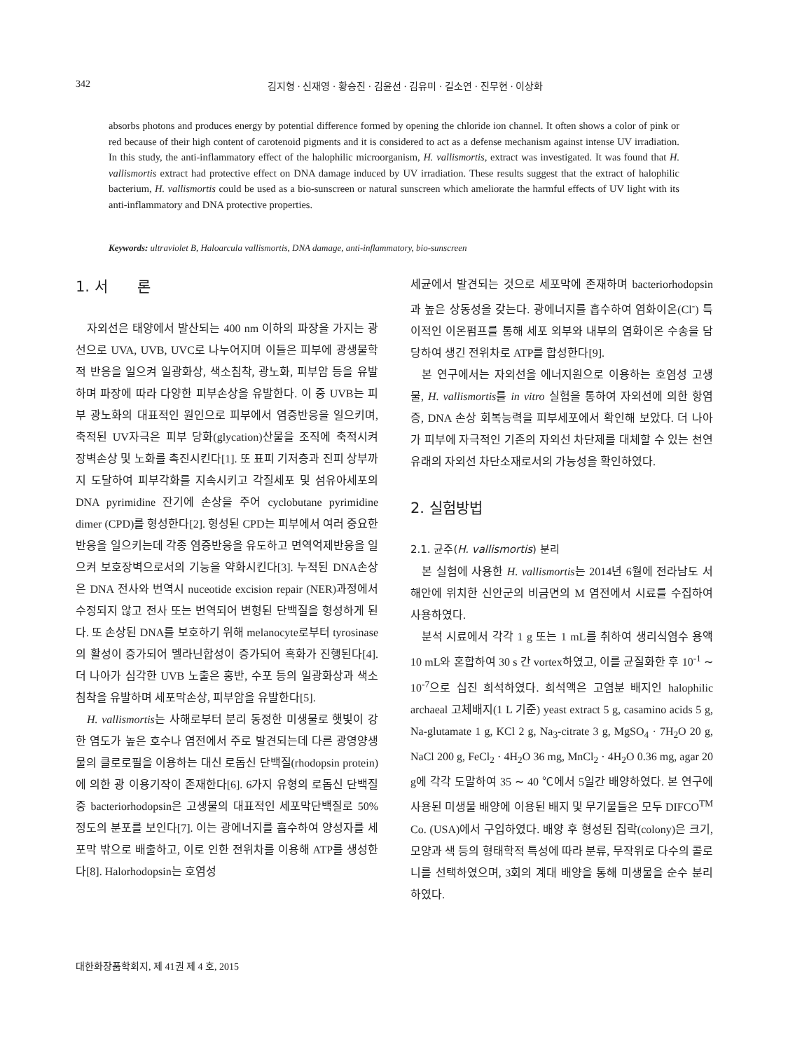342
김지형 · 신재영 · 황승진 · 김윤선 · 김유미 · 길소연 · 진무현 · 이상화
absorbs photons and produces energy by potential difference formed by opening the chloride ion channel. It often shows a color of pink or red because of their high content of carotenoid pigments and it is considered to act as a defense mechanism against intense UV irradiation. In this study, the anti-inflammatory effect of the halophilic microorganism, H. vallismortis, extract was investigated. It was found that H. vallismortis extract had protective effect on DNA damage induced by UV irradiation. These results suggest that the extract of halophilic bacterium, H. vallismortis could be used as a bio-sunscreen or natural sunscreen which ameliorate the harmful effects of UV light with its anti-inflammatory and DNA protective properties.
Keywords: ultraviolet B, Haloarcula vallismortis, DNA damage, anti-inflammatory, bio-sunscreen
1. 서　　론
자외선은 태양에서 발산되는 400 nm 이하의 파장을 가지는 광선으로 UVA, UVB, UVC로 나누어지며 이들은 피부에 광생물학적 반응을 일으켜 일광화상, 색소침착, 광노화, 피부암 등을 유발하며 파장에 따라 다양한 피부손상을 유발한다. 이 중 UVB는 피부 광노화의 대표적인 원인으로 피부에서 염증반응을 일으키며, 축적된 UV자극은 피부 당화(glycation)산물을 조직에 축적시켜 장벽손상 및 노화를 촉진시킨다[1]. 또 표피 기저층과 진피 상부까지 도달하여 피부각화를 지속시키고 각질세포 및 섬유아세포의 DNA pyrimidine 잔기에 손상을 주어 cyclobutane pyrimidine dimer (CPD)를 형성한다[2]. 형성된 CPD는 피부에서 여러 중요한 반응을 일으키는데 각종 염증반응을 유도하고 면역억제반응을 일으켜 보호장벽으로서의 기능을 약화시킨다[3]. 누적된 DNA손상은 DNA 전사와 번역시 nuceotide excision repair (NER)과정에서 수정되지 않고 전사 또는 번역되어 변형된 단백질을 형성하게 된다. 또 손상된 DNA를 보호하기 위해 melanocyte로부터 tyrosinase의 활성이 증가되어 멜라닌합성이 증가되어 흑화가 진행된다[4]. 더 나아가 심각한 UVB 노출은 홍반, 수포 등의 일광화상과 색소 침착을 유발하며 세포막손상, 피부암을 유발한다[5].
H. vallismortis는 사해로부터 분리 동정한 미생물로 햇빛이 강한 염도가 높은 호수나 염전에서 주로 발견되는데 다른 광영양생물의 클로로필을 이용하는 대신 로돕신 단백질(rhodopsin protein)에 의한 광 이용기작이 존재한다[6]. 6가지 유형의 로돕신 단백질 중 bacteriorhodopsin은 고생물의 대표적인 세포막단백질로 50% 정도의 분포를 보인다[7]. 이는 광에너지를 흡수하여 양성자를 세포막 밖으로 배출하고, 이로 인한 전위차를 이용해 ATP를 생성한다[8]. Halorhodopsin는 호염성
세균에서 발견되는 것으로 세포막에 존재하며 bacteriorhodopsin과 높은 상동성을 갖는다. 광에너지를 흡수하여 염화이온(Cl<sup>-</sup>) 특이적인 이온펌프를 통해 세포 외부와 내부의 염화이온 수송을 담당하여 생긴 전위차로 ATP를 합성한다[9].
본 연구에서는 자외선을 에너지원으로 이용하는 호염성 고생물, H. vallismortis를 in vitro 실험을 통하여 자외선에 의한 항염증, DNA 손상 회복능력을 피부세포에서 확인해 보았다. 더 나아가 피부에 자극적인 기존의 자외선 차단제를 대체할 수 있는 천연유래의 자외선 차단소재로서의 가능성을 확인하였다.
2. 실험방법
2.1. 균주(H. vallismortis) 분리
본 실험에 사용한 H. vallismortis는 2014년 6월에 전라남도 서해안에 위치한 신안군의 비금면의 M 염전에서 시료를 수집하여 사용하였다.
분석 시료에서 각각 1 g 또는 1 mL를 취하여 생리식염수 용액 10 mL와 혼합하여 30 s 간 vortex하였고, 이를 균질화한 후 10<sup>-1</sup> ∼ 10<sup>-7</sup>으로 십진 희석하였다. 희석액은 고염분 배지인 halophilic archaeal 고체배지(1 L 기준) yeast extract 5 g, casamino acids 5 g, Na-glutamate 1 g, KCl 2 g, Na<sub>3</sub>-citrate 3 g, MgSO<sub>4</sub> · 7H<sub>2</sub>O 20 g, NaCl 200 g, FeCl<sub>2</sub> · 4H<sub>2</sub>O 36 mg, MnCl<sub>2</sub> · 4H<sub>2</sub>O 0.36 mg, agar 20 g에 각각 도말하여 35 ∼ 40 ℃에서 5일간 배양하였다. 본 연구에 사용된 미생물 배양에 이용된 배지 및 무기물들은 모두 DIFCO<sup>TM</sup> Co. (USA)에서 구입하였다. 배양 후 형성된 집락(colony)은 크기, 모양과 색 등의 형태학적 특성에 따라 분류, 무작위로 다수의 콜로니를 선택하였으며, 3회의 계대 배양을 통해 미생물을 순수 분리하였다.
대한화장품학회지, 제 41권 제 4 호, 2015